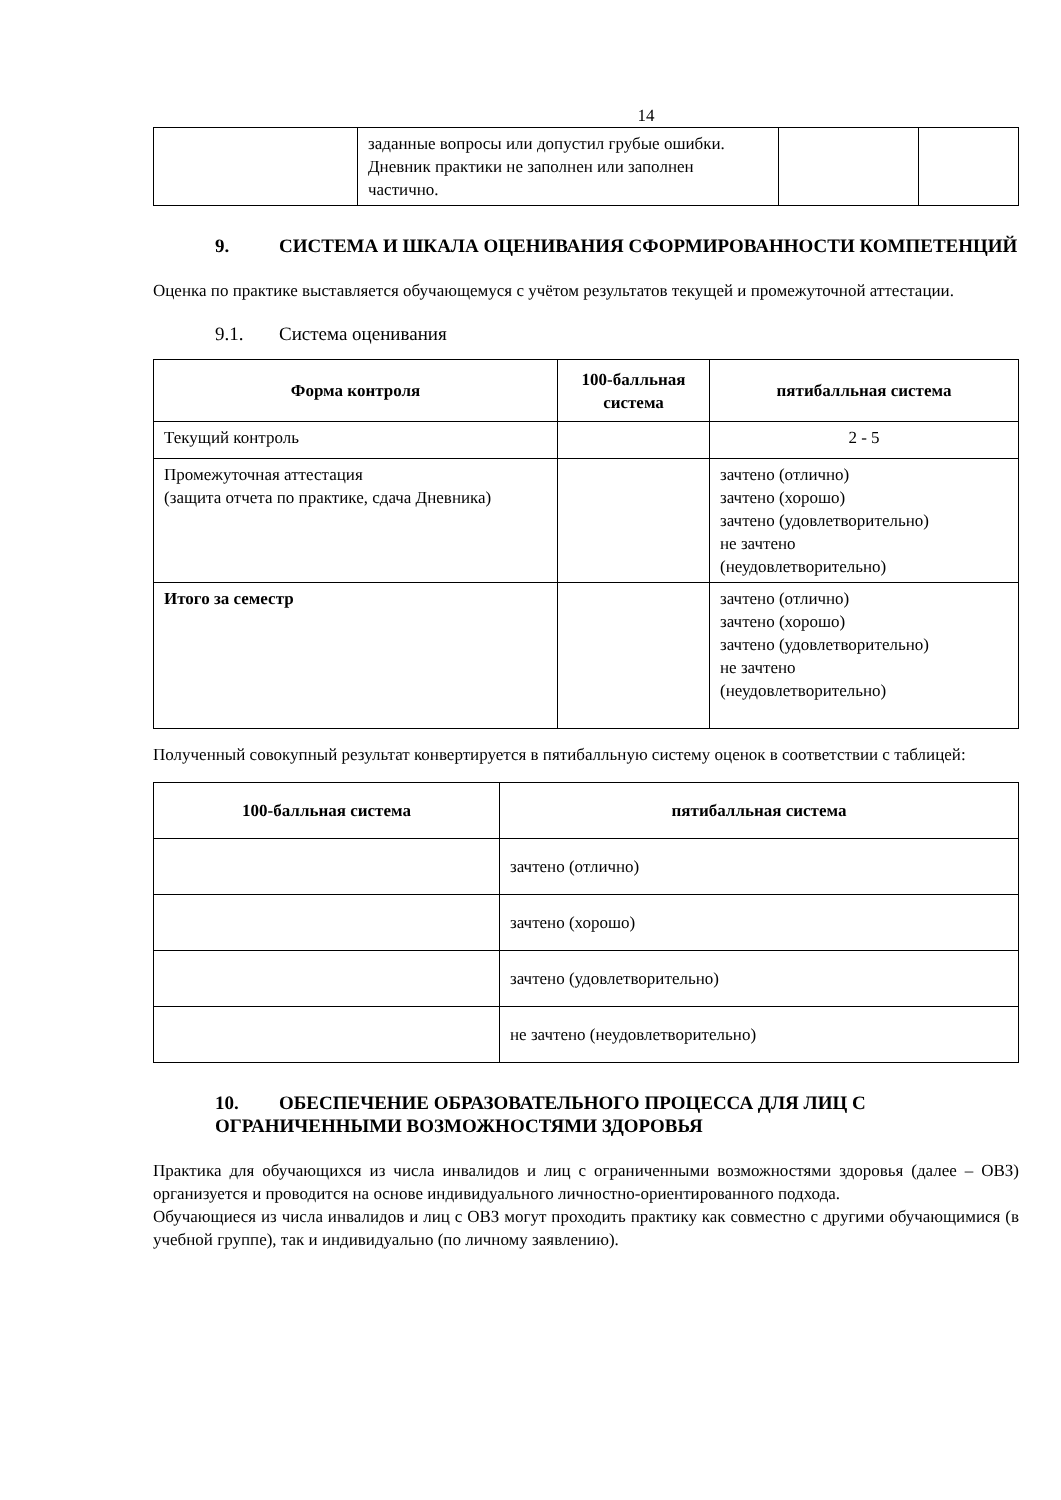14
| | заданные вопросы или допустил грубые ошибки. Дневник практики не заполнен или заполнен частично. | | |
9. СИСТЕМА И ШКАЛА ОЦЕНИВАНИЯ СФОРМИРОВАННОСТИ КОМПЕТЕНЦИЙ
Оценка по практике выставляется обучающемуся с учётом результатов текущей и промежуточной аттестации.
9.1. Система оценивания
| Форма контроля | 100-балльная система | пятибалльная система |
| --- | --- | --- |
| Текущий контроль | | 2 - 5 |
| Промежуточная аттестация (защита отчета по практике, сдача Дневника) | | зачтено (отлично) зачтено (хорошо) зачтено (удовлетворительно) не зачтено (неудовлетворительно) |
| Итого за семестр | | зачтено (отлично) зачтено (хорошо) зачтено (удовлетворительно) не зачтено (неудовлетворительно) |
Полученный совокупный результат конвертируется в пятибалльную систему оценок в соответствии с таблицей:
| 100-балльная система | пятибалльная система |
| --- | --- |
| | зачтено (отлично) |
| | зачтено (хорошо) |
| | зачтено (удовлетворительно) |
| | не зачтено (неудовлетворительно) |
10. ОБЕСПЕЧЕНИЕ ОБРАЗОВАТЕЛЬНОГО ПРОЦЕССА ДЛЯ ЛИЦ С ОГРАНИЧЕННЫМИ ВОЗМОЖНОСТЯМИ ЗДОРОВЬЯ
Практика для обучающихся из числа инвалидов и лиц с ограниченными возможностями здоровья (далее – ОВЗ) организуется и проводится на основе индивидуального личностно-ориентированного подхода.
Обучающиеся из числа инвалидов и лиц с ОВЗ могут проходить практику как совместно с другими обучающимися (в учебной группе), так и индивидуально (по личному заявлению).